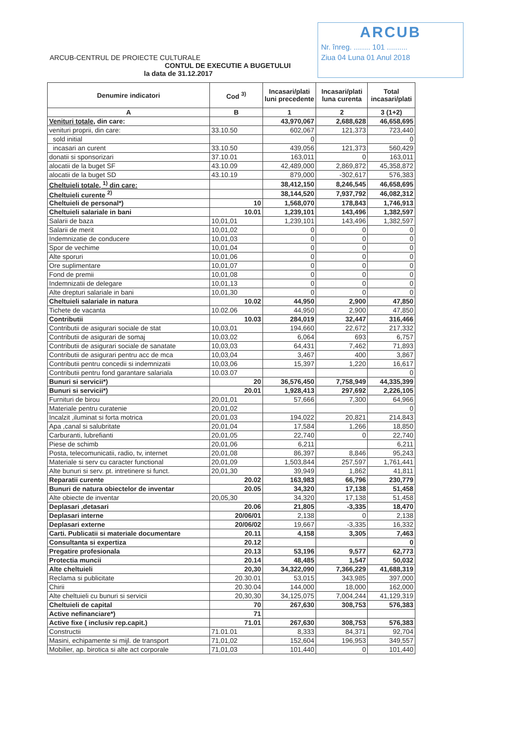ARCUB
Nr. înreg. ........ 101 ..........
Ziua 04 Luna 01 Anul 2018
ARCUB-CENTRUL DE PROIECTE CULTURALE
CONTUL DE EXECUTIE A BUGETULUI
la data de 31.12.2017
| Denumire indicatori | Cod <sup>3)</sup> | Incasari/plati luni precedente | Incasari/plati luna curenta | Total incasari/plati |
| --- | --- | --- | --- | --- |
| A | B | 1 | 2 | 3 (1+2) |
| Venituri totale, din care: | | 43,970,067 | 2,688,628 | 46,658,695 |
| venituri proprii, din care: | 33.10.50 | 602,067 | 121,373 | 723,440 |
| sold initial | | 0 | | 0 |
| incasari an curent | 33.10.50 | 439,056 | 121,373 | 560,429 |
| donatii si sponsorizari | 37.10.01 | 163,011 | 0 | 163,011 |
| alocatii de la buget SF | 43.10.09 | 42,489,000 | 2,869,872 | 45,358,872 |
| alocatii de la buget SD | 43.10.19 | 879,000 | -302,617 | 576,383 |
| Cheltuieli totale, <sup>1)</sup> din care: | | 38,412,150 | 8,246,545 | 46,658,695 |
| Cheltuieli curente <sup>2)</sup> | | 38,144,520 | 7,937,792 | 46,082,312 |
| Cheltuieli de personal*) | 10 | 1,568,070 | 178,843 | 1,746,913 |
| Cheltuieli salariale in bani | 10.01 | 1,239,101 | 143,496 | 1,382,597 |
| Salarii de baza | 10,01,01 | 1,239,101 | 143,496 | 1,382,597 |
| Salarii de merit | 10,01,02 | 0 | 0 | 0 |
| Indemnizatie de conducere | 10,01,03 | 0 | 0 | 0 |
| Spor de vechime | 10,01,04 | 0 | 0 | 0 |
| Alte sporuri | 10,01,06 | 0 | 0 | 0 |
| Ore suplimentare | 10,01,07 | 0 | 0 | 0 |
| Fond de premii | 10,01,08 | 0 | 0 | 0 |
| Indemnizatii de delegare | 10,01,13 | 0 | 0 | 0 |
| Alte drepturi salariale in bani | 10,01,30 | 0 | 0 | 0 |
| Cheltuieli salariale in natura | 10.02 | 44,950 | 2,900 | 47,850 |
| Tichete de vacanta | 10.02.06 | 44,950 | 2,900 | 47,850 |
| Contributii | 10.03 | 284,019 | 32,447 | 316,466 |
| Contributii de asigurari sociale de stat | 10,03,01 | 194,660 | 22,672 | 217,332 |
| Contributii de asigurari de somaj | 10,03,02 | 6,064 | 693 | 6,757 |
| Contributii de asigurari sociale de sanatate | 10,03,03 | 64,431 | 7,462 | 71,893 |
| Contributii de asigurari pentru acc de mca | 10,03,04 | 3,467 | 400 | 3,867 |
| Contributii pentru concedii si indemnizatii | 10,03,06 | 15,397 | 1,220 | 16,617 |
| Contributii pentru fond garantare salariala | 10.03.07 | | | 0 |
| Bunuri si servicii*) | 20 | 36,576,450 | 7,758,949 | 44,335,399 |
| Bunuri si servicii*) | 20.01 | 1,928,413 | 297,692 | 2,226,105 |
| Furnituri de birou | 20,01,01 | 57,666 | 7,300 | 64,966 |
| Materiale pentru curatenie | 20,01,02 | | | 0 |
| Incalzit ,iluminat si forta motrica | 20,01,03 | 194,022 | 20,821 | 214,843 |
| Apa ,canal si salubritate | 20,01,04 | 17,584 | 1,266 | 18,850 |
| Carburanti, lubrefianti | 20,01,05 | 22,740 | 0 | 22,740 |
| Piese de schimb | 20,01,06 | 6,211 | | 6,211 |
| Posta, telecomunicatii, radio, tv, internet | 20,01,08 | 86,397 | 8,846 | 95,243 |
| Materiale si serv cu caracter functional | 20,01,09 | 1,503,844 | 257,597 | 1,761,441 |
| Alte bunuri si serv. pt. intretinere si funct. | 20,01,30 | 39,949 | 1,862 | 41,811 |
| Reparatii curente | 20.02 | 163,983 | 66,796 | 230,779 |
| Bunuri de natura obiectelor de inventar | 20.05 | 34,320 | 17,138 | 51,458 |
| Alte obiecte de inventar | 20,05,30 | 34,320 | 17,138 | 51,458 |
| Deplasari ,detasari | 20.06 | 21,805 | -3,335 | 18,470 |
| Deplasari interne | 20/06/01 | 2,138 | 0 | 2,138 |
| Deplasari externe | 20/06/02 | 19,667 | -3,335 | 16,332 |
| Carti. Publicatii si materiale documentare | 20.11 | 4,158 | 3,305 | 7,463 |
| Consultanta si expertiza | 20.12 | | | 0 |
| Pregatire profesionala | 20.13 | 53,196 | 9,577 | 62,773 |
| Protectia muncii | 20.14 | 48,485 | 1,547 | 50,032 |
| Alte cheltuieli | 20,30 | 34,322,090 | 7,366,229 | 41,688,319 |
| Reclama si publicitate | 20.30.01 | 53,015 | 343,985 | 397,000 |
| Chirii | 20.30.04 | 144,000 | 18,000 | 162,000 |
| Alte cheltuieli cu bunuri si servicii | 20,30,30 | 34,125,075 | 7,004,244 | 41,129,319 |
| Cheltuieli de capital | 70 | 267,630 | 308,753 | 576,383 |
| Active nefinanciare*) | 71 | | | |
| Active fixe ( inclusiv rep.capit.) | 71.01 | 267,630 | 308,753 | 576,383 |
| Constructii | 71.01.01 | 8,333 | 84,371 | 92,704 |
| Masini, echipamente si mijl. de transport | 71,01,02 | 152,604 | 196,953 | 349,557 |
| Mobilier, ap. birotica si alte act corporale | 71,01,03 | 101,440 | 0 | 101,440 |